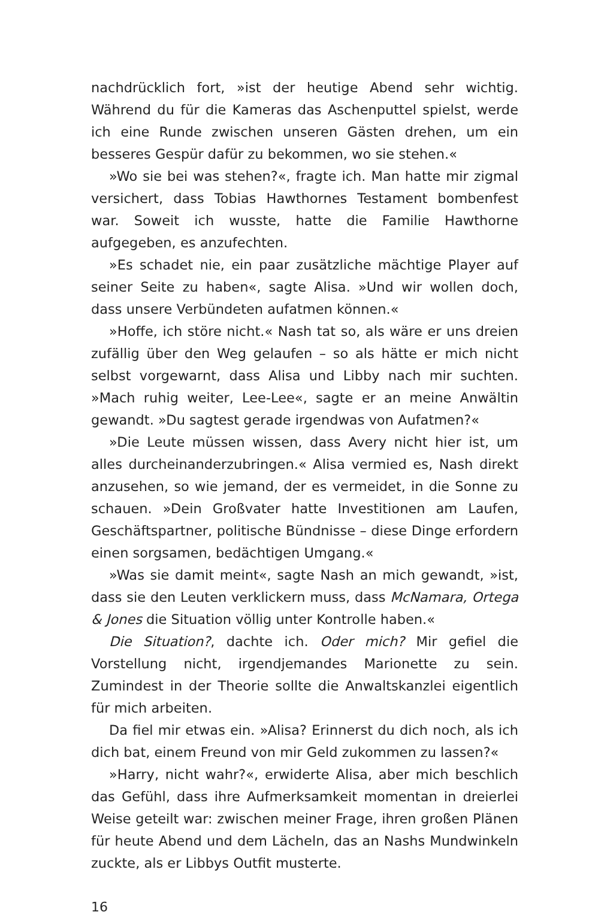nachdrücklich fort, »ist der heutige Abend sehr wichtig. Während du für die Kameras das Aschenputtel spielst, werde ich eine Runde zwischen unseren Gästen drehen, um ein besseres Gespür dafür zu bekommen, wo sie stehen.«
»Wo sie bei was stehen?«, fragte ich. Man hatte mir zigmal versichert, dass Tobias Hawthornes Testament bombenfest war. Soweit ich wusste, hatte die Familie Hawthorne aufgegeben, es anzufechten.
»Es schadet nie, ein paar zusätzliche mächtige Player auf seiner Seite zu haben«, sagte Alisa. »Und wir wollen doch, dass unsere Verbündeten aufatmen können.«
»Hoffe, ich störe nicht.« Nash tat so, als wäre er uns dreien zufällig über den Weg gelaufen – so als hätte er mich nicht selbst vorgewarnt, dass Alisa und Libby nach mir suchten. »Mach ruhig weiter, Lee-Lee«, sagte er an meine Anwältin gewandt. »Du sagtest gerade irgendwas von Aufatmen?«
»Die Leute müssen wissen, dass Avery nicht hier ist, um alles durcheinanderzubringen.« Alisa vermied es, Nash direkt anzusehen, so wie jemand, der es vermeidet, in die Sonne zu schauen. »Dein Großvater hatte Investitionen am Laufen, Geschäftspartner, politische Bündnisse – diese Dinge erfordern einen sorgsamen, bedächtigen Umgang.«
»Was sie damit meint«, sagte Nash an mich gewandt, »ist, dass sie den Leuten verklickern muss, dass McNamara, Ortega & Jones die Situation völlig unter Kontrolle haben.«
Die Situation?, dachte ich. Oder mich? Mir gefiel die Vorstellung nicht, irgendjemandes Marionette zu sein. Zumindest in der Theorie sollte die Anwaltskanzlei eigentlich für mich arbeiten.
Da fiel mir etwas ein. »Alisa? Erinnerst du dich noch, als ich dich bat, einem Freund von mir Geld zukommen zu lassen?«
»Harry, nicht wahr?«, erwiderte Alisa, aber mich beschlich das Gefühl, dass ihre Aufmerksamkeit momentan in dreierlei Weise geteilt war: zwischen meiner Frage, ihren großen Plänen für heute Abend und dem Lächeln, das an Nashs Mundwinkeln zuckte, als er Libbys Outfit musterte.
16